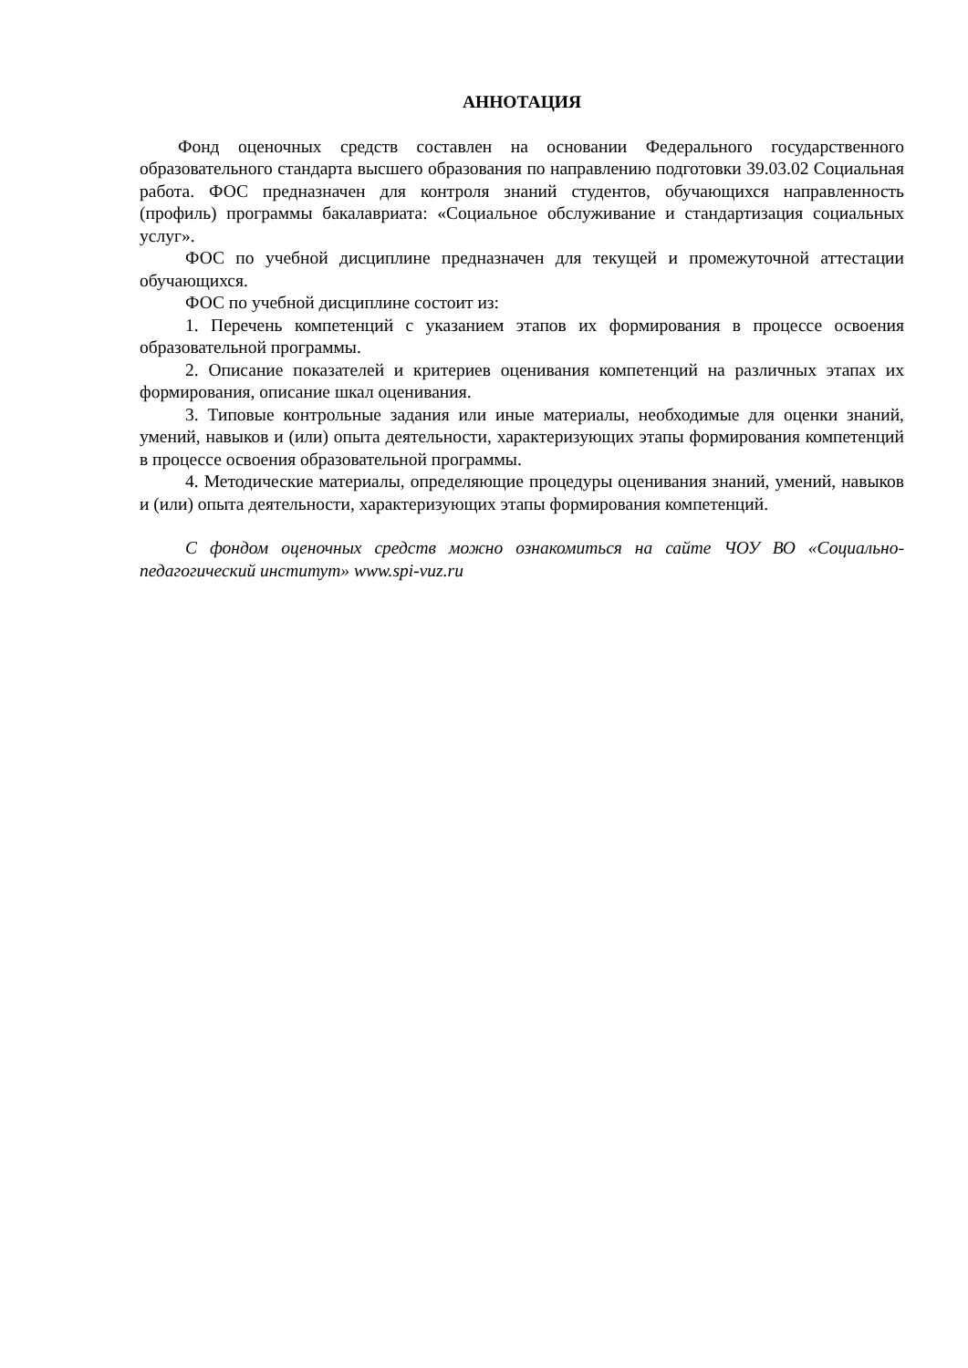АННОТАЦИЯ
Фонд оценочных средств составлен на основании Федерального государственного образовательного стандарта высшего образования по направлению подготовки 39.03.02 Социальная работа. ФОС предназначен для контроля знаний студентов, обучающихся направленность (профиль) программы бакалавриата: «Социальное обслуживание и стандартизация социальных услуг».
ФОС по учебной дисциплине предназначен для текущей и промежуточной аттестации обучающихся.
ФОС по учебной дисциплине состоит из:
1. Перечень компетенций с указанием этапов их формирования в процессе освоения образовательной программы.
2. Описание показателей и критериев оценивания компетенций на различных этапах их формирования, описание шкал оценивания.
3. Типовые контрольные задания или иные материалы, необходимые для оценки знаний, умений, навыков и (или) опыта деятельности, характеризующих этапы формирования компетенций в процессе освоения образовательной программы.
4. Методические материалы, определяющие процедуры оценивания знаний, умений, навыков и (или) опыта деятельности, характеризующих этапы формирования компетенций.
С фондом оценочных средств можно ознакомиться на сайте ЧОУ ВО «Социально-педагогический институт» www.spi-vuz.ru